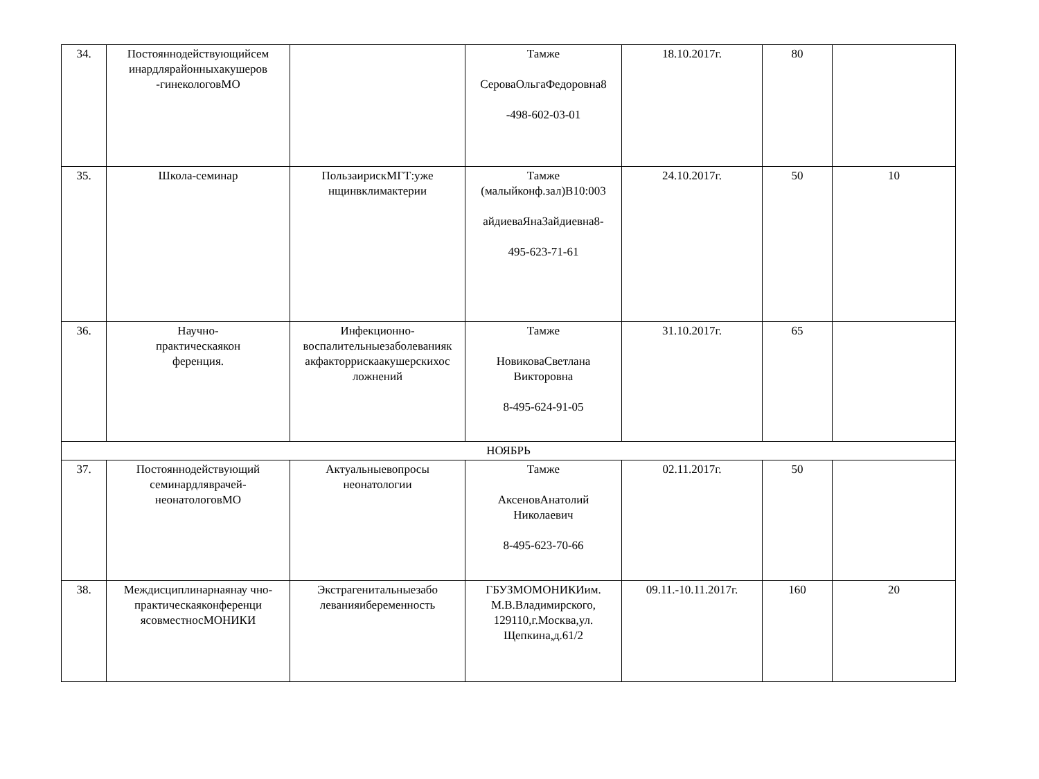| 34. | Постояннодействующийсем инардлярайонныхакушеров -гинекологовМО | | Тамже СероваОльгаФедоровна8 -498-602-03-01 | 18.10.2017г. | 80 | |
| 35. | Школа-семинар | ПользаирискМГТ:уже нщинвклимактерии | Тамже (малыйконф.зал)В10:003 айдиеваЯнаЗайдиевна8- 495-623-71-61 | 24.10.2017г. | 50 | 10 |
| 36. | Научно- практическаякон ференция. | Инфекционно-воспалительныезаболеванияк акфакторрискаакушерскихос ложнений | Тамже НовиковаСветлана Викторовна 8-495-624-91-05 | 31.10.2017г. | 65 | |
| НОЯБРЬ | | | | | | |
| 37. | Постояннодействующий семинардляврачей-неонатологовМО | Актуальныевопросы неонатологии | Тамже АксеновАнатолий Николаевич 8-495-623-70-66 | 02.11.2017г. | 50 | |
| 38. | Междисциплинарнаянау чно-практическаяконференци ясовместносМОНИКИ | Экстрагенитальныезабо леванияибеременность | ГБУЗМОМОНИКИим. М.В.Владимирского, 129110,г.Москва,ул. Щепкина,д.61/2 | 09.11.-10.11.2017г. | 160 | 20 |